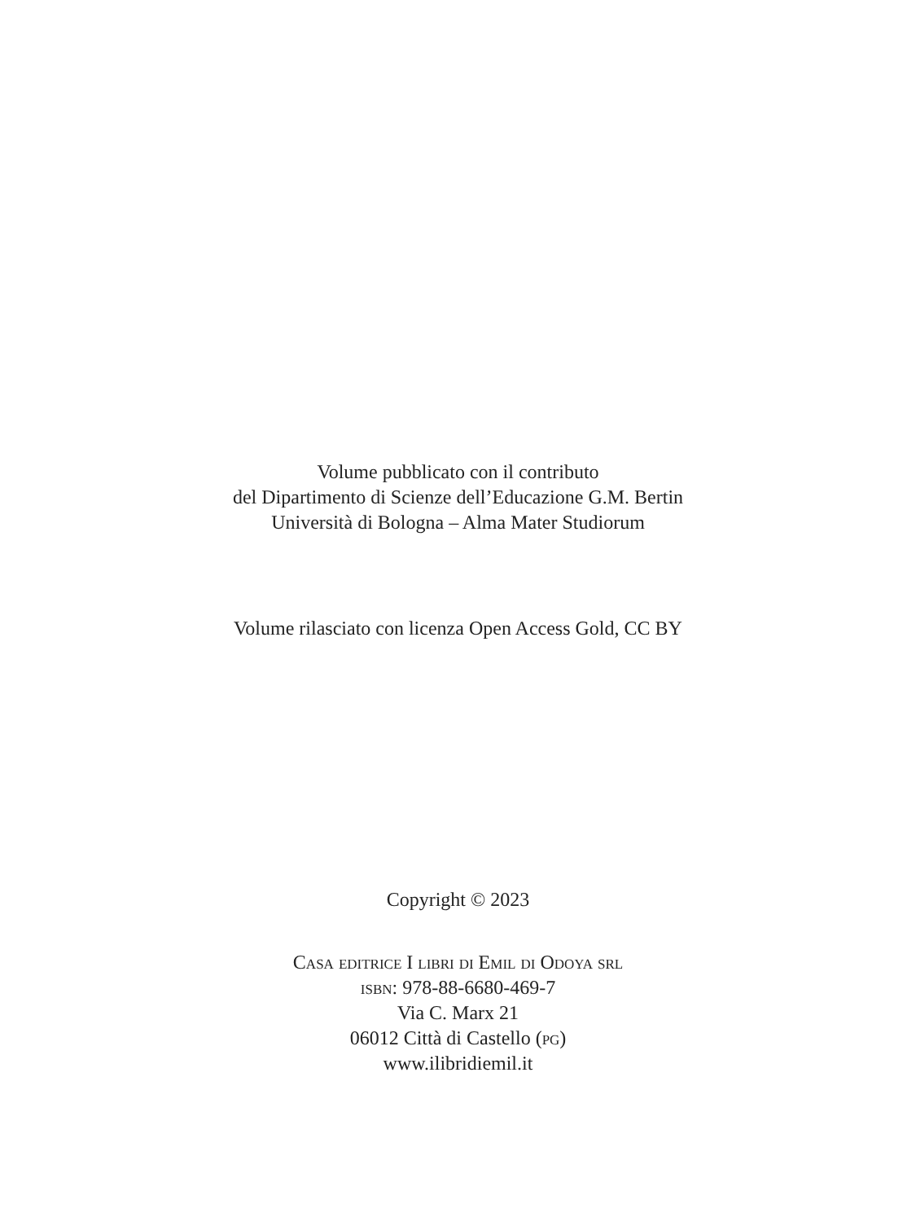Volume pubblicato con il contributo
del Dipartimento di Scienze dell’Educazione G.M. Bertin
Università di Bologna – Alma Mater Studiorum
Volume rilasciato con licenza Open Access Gold, CC BY
Copyright © 2023
Casa editrice I libri di Emil di Odoya srl
isbn: 978-88-6680-469-7
Via C. Marx 21
06012 Città di Castello (pg)
www.ilibridiemil.it